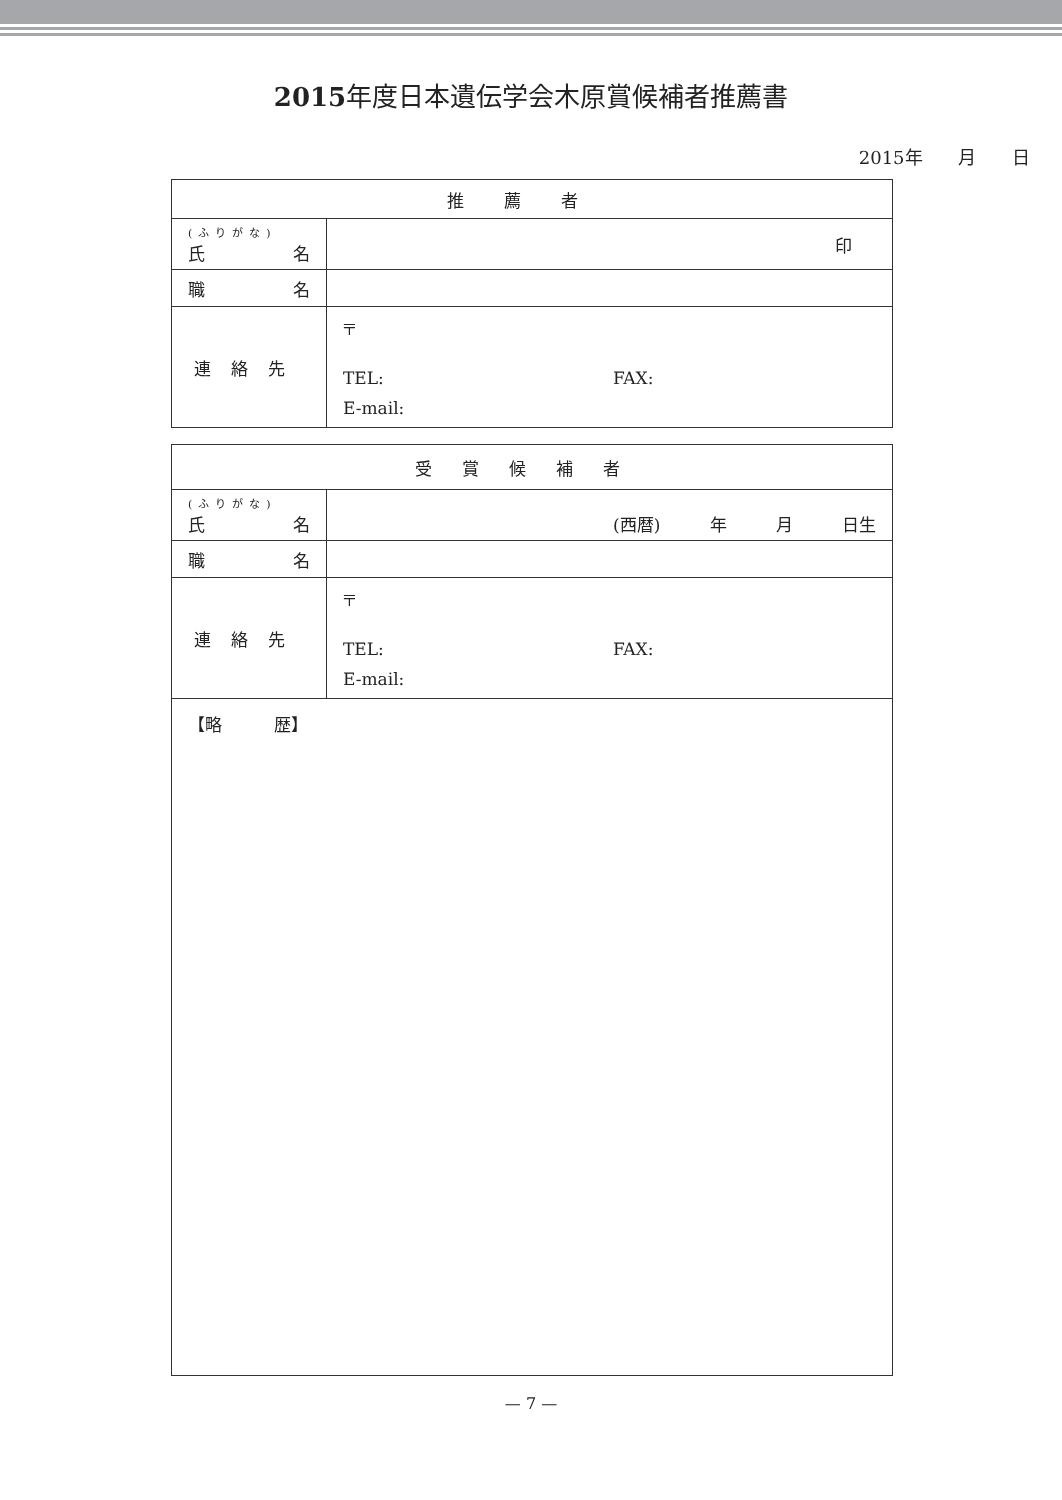2015年度日本遺伝学会木原賞候補者推薦書
2015年 月 日
| 推薦者 | |
| --- | --- |
| (ふりがな) 氏 名 | 印 |
| 職 名 | |
| 連絡先 | 〒 TEL: FAX: E-mail: |
| 受賞候補者 | |
| --- | --- |
| (ふりがな) 氏 名 | (西暦) 年 月 日生 |
| 職 名 | |
| 連絡先 | 〒 TEL: FAX: E-mail: |
| 【略 歴】 | |
— 7 —